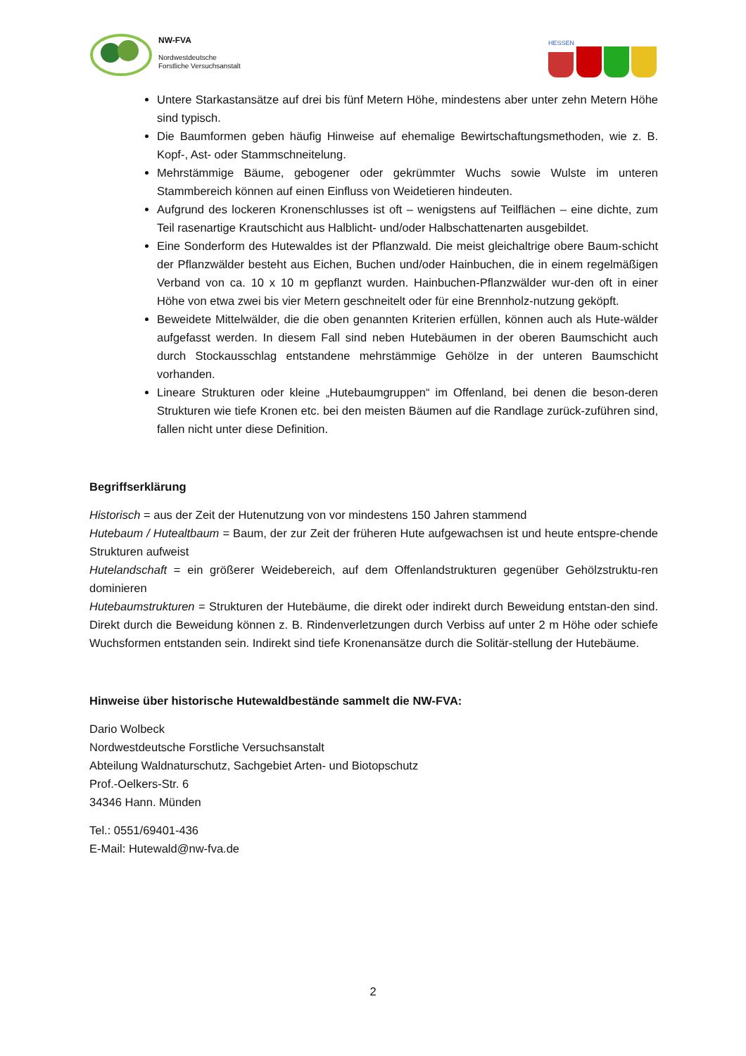NW-FVA
Nordwestdeutsche
Forstliche Versuchsanstalt
HESSEN
Untere Starkastansätze auf drei bis fünf Metern Höhe, mindestens aber unter zehn Metern Höhe sind typisch.
Die Baumformen geben häufig Hinweise auf ehemalige Bewirtschaftungsmethoden, wie z. B. Kopf-, Ast- oder Stammschneitelung.
Mehrstämmige Bäume, gebogener oder gekrümmter Wuchs sowie Wulste im unteren Stammbereich können auf einen Einfluss von Weidetieren hindeuten.
Aufgrund des lockeren Kronenschlusses ist oft – wenigstens auf Teilflächen – eine dichte, zum Teil rasenartige Krautschicht aus Halblicht- und/oder Halbschattenarten ausgebildet.
Eine Sonderform des Hutewaldes ist der Pflanzwald. Die meist gleichaltrige obere Baum-schicht der Pflanzwälder besteht aus Eichen, Buchen und/oder Hainbuchen, die in einem regelmäßigen Verband von ca. 10 x 10 m gepflanzt wurden. Hainbuchen-Pflanzwälder wur-den oft in einer Höhe von etwa zwei bis vier Metern geschneitelt oder für eine Brennholz-nutzung geköpft.
Beweidete Mittelwälder, die die oben genannten Kriterien erfüllen, können auch als Hute-wälder aufgefasst werden. In diesem Fall sind neben Hutebäumen in der oberen Baumschicht auch durch Stockausschlag entstandene mehrstämmige Gehölze in der unteren Baumschicht vorhanden.
Lineare Strukturen oder kleine „Hutebaumgruppen“ im Offenland, bei denen die beson-deren Strukturen wie tiefe Kronen etc. bei den meisten Bäumen auf die Randlage zurück-zuführen sind, fallen nicht unter diese Definition.
Begriffserklärung
Historisch = aus der Zeit der Hutenutzung von vor mindestens 150 Jahren stammend
Hutebaum / Hutealtbaum = Baum, der zur Zeit der früheren Hute aufgewachsen ist und heute entspre-chende Strukturen aufweist
Hutelandschaft = ein größerer Weidebereich, auf dem Offenlandstrukturen gegenüber Gehölzstruktu-ren dominieren
Hutebaumstrukturen = Strukturen der Hutebäume, die direkt oder indirekt durch Beweidung entstan-den sind. Direkt durch die Beweidung können z. B. Rindenverletzungen durch Verbiss auf unter 2 m Höhe oder schiefe Wuchsformen entstanden sein. Indirekt sind tiefe Kronenansätze durch die Solitär-stellung der Hutebäume.
Hinweise über historische Hutewaldbestände sammelt die NW-FVA:
Dario Wolbeck
Nordwestdeutsche Forstliche Versuchsanstalt
Abteilung Waldnaturschutz, Sachgebiet Arten- und Biotopschutz
Prof.-Oelkers-Str. 6
34346 Hann. Münden
Tel.: 0551/69401-436
E-Mail: Hutewald@nw-fva.de
2